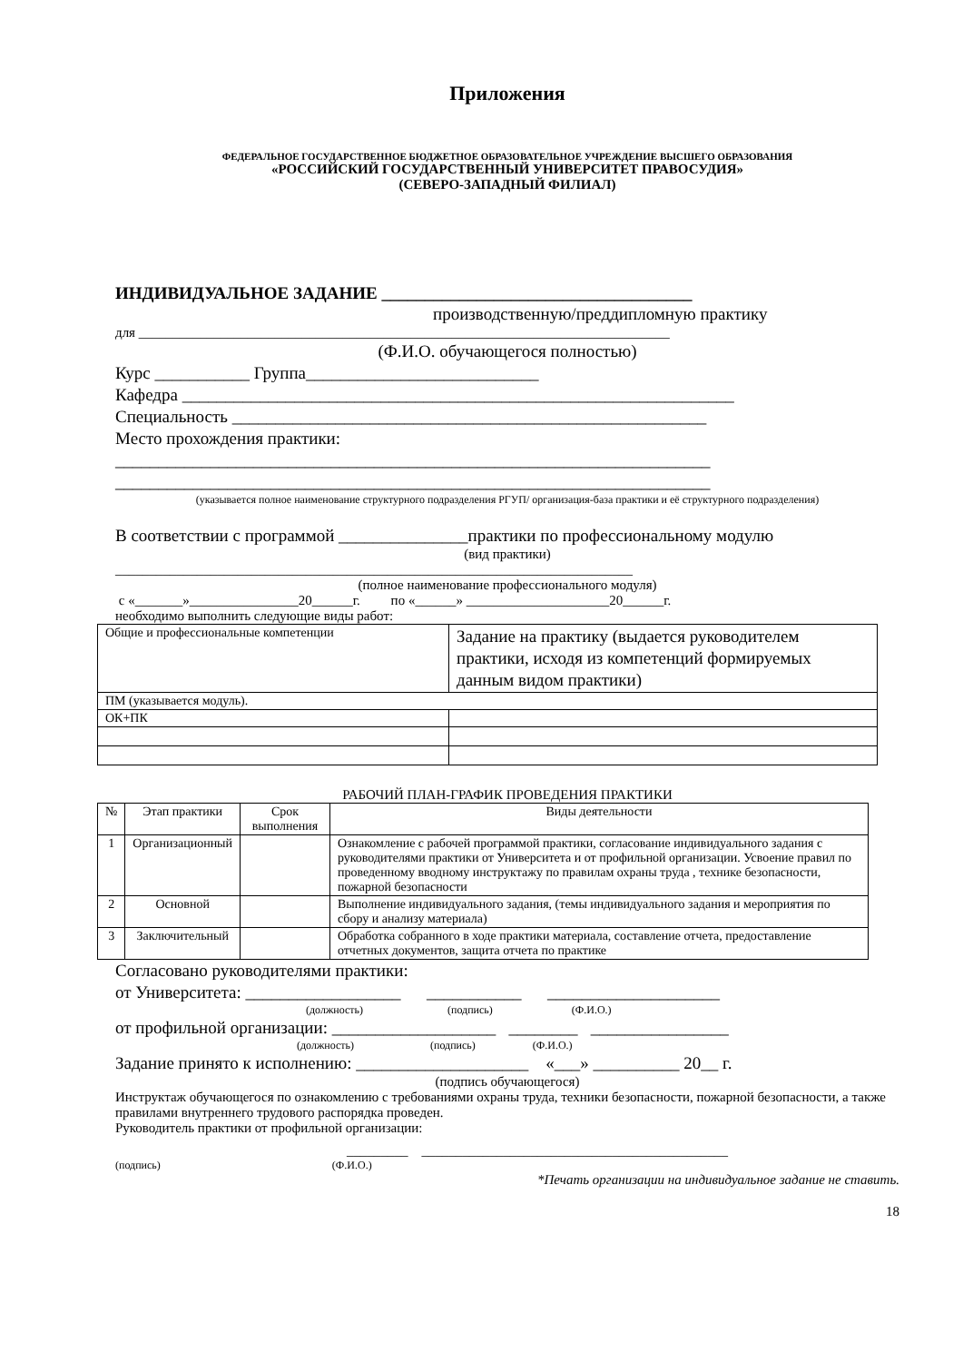Приложения
ФЕДЕРАЛЬНОЕ ГОСУДАРСТВЕННОЕ БЮДЖЕТНОЕ ОБРАЗОВАТЕЛЬНОЕ УЧРЕЖДЕНИЕ ВЫСШЕГО ОБРАЗОВАНИЯ
«РОССИЙСКИЙ ГОСУДАРСТВЕННЫЙ УНИВЕРСИТЕТ ПРАВОСУДИЯ»
(СЕВЕРО-ЗАПАДНЫЙ ФИЛИАЛ)
ИНДИВИДУАЛЬНОЕ ЗАДАНИЕ ____________________________________
производственную/преддипломную практику
для ______________________________________________________________________________
(Ф.И.О. обучающегося полностью)
Курс ___________ Группа___________________________
Кафедра ________________________________________________________________
Специальность _______________________________________________________
Место прохождения практики:
_____________________________________________________________________
_____________________________________________________________________
(указывается полное наименование структурного подразделения РГУП/ организация-база практики и её структурного подразделения)
В соответствии с программой _______________практики по профессиональному модулю
(вид практики)
____________________________________________________________________________
(полное наименование профессионального модуля)
с «_______»________________20______г. по «______» _____________________20______г.
необходимо выполнить следующие виды работ:
| Общие и профессиональные компетенции | Задание на практику (выдается руководителем практики, исходя из компетенций формируемых данным видом практики) |
| ПМ (указывается модуль). | |
| ОК+ПК | |
РАБОЧИЙ ПЛАН-ГРАФИК ПРОВЕДЕНИЯ ПРАКТИКИ
| № | Этап практики | Срок выполнения | Виды деятельности |
| --- | --- | --- | --- |
| 1 | Организационный | | Ознакомление с рабочей программой практики, согласование индивидуального задания с руководителями практики от Университета и от профильной организации. Усвоение правил по проведенному вводному инструктажу по правилам охраны труда , технике безопасности, пожарной безопасности |
| 2 | Основной | | Выполнение индивидуального задания, (темы индивидуального задания и мероприятия по сбору и анализу материала) |
| 3 | Заключительный | | Обработка собранного в ходе практики материала, составление отчета, предоставление отчетных документов, защита отчета по практике |
Согласовано руководителями практики:
от Университета: __________________ ___________ ____________________
(должность) (подпись) (Ф.И.О.)
от профильной организации: ___________________ ________ ________________
(должность) (подпись) (Ф.И.О.)
Задание принято к исполнению: ____________________ «___» __________ 20__ г.
(подпись обучающегося)
Инструктаж обучающегося по ознакомлению с требованиями охраны труда, техники безопасности, пожарной безопасности, а также правилами внутреннего трудового распорядка проведен.
Руководитель практики от профильной организации:
_________ _____________________________________________
(подпись) (Ф.И.О.)
*Печать организации на индивидуальное задание не ставить.
18